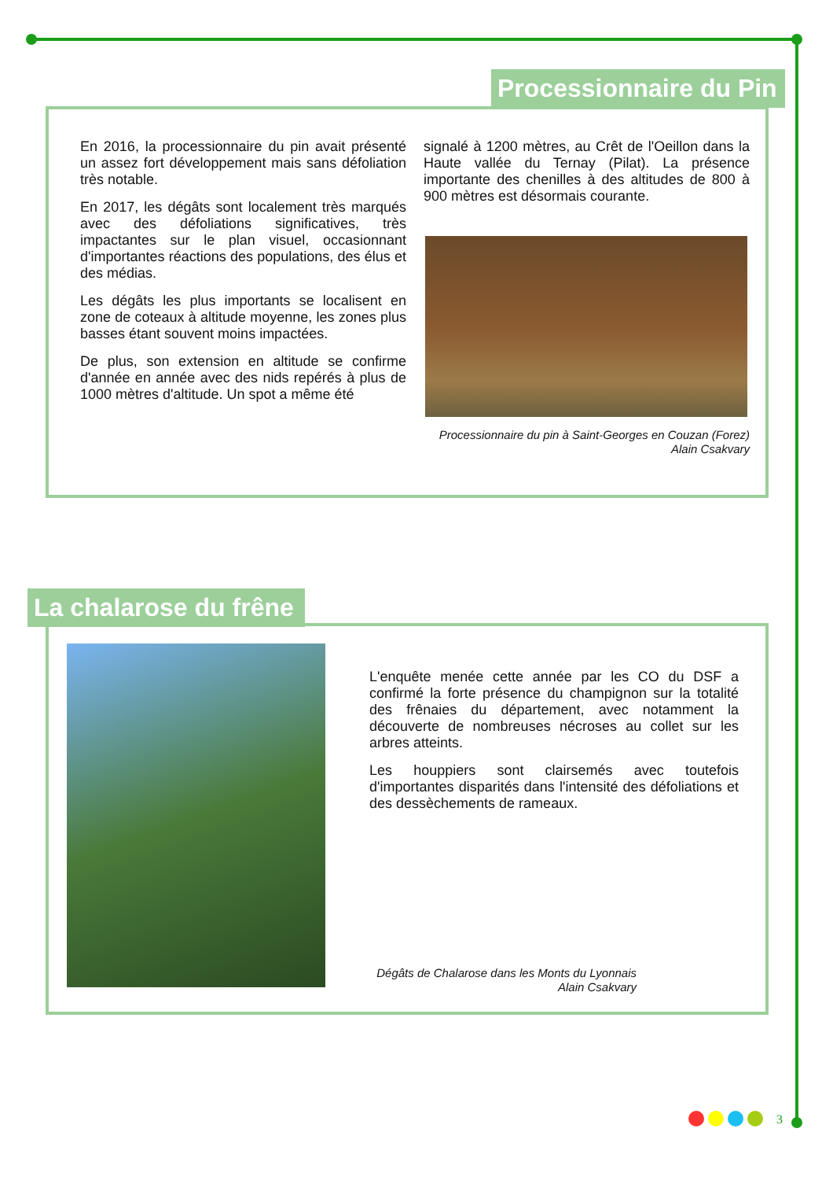Processionnaire du Pin
En 2016, la processionnaire du pin avait présenté un assez fort développement mais sans défoliation très notable.
En 2017, les dégâts sont localement très marqués avec des défoliations significatives, très impactantes sur le plan visuel, occasionnant d'importantes réactions des populations, des élus et des médias.
Les dégâts les plus importants se localisent en zone de coteaux à altitude moyenne, les zones plus basses étant souvent moins impactées.
De plus, son extension en altitude se confirme d'année en année avec des nids repérés à plus de 1000 mètres d'altitude. Un spot a même été
signalé à 1200 mètres, au Crêt de l'Oeillon dans la Haute vallée du Ternay (Pilat). La présence importante des chenilles à des altitudes de 800 à 900 mètres est désormais courante.
Processionnaire du pin à Saint-Georges en Couzan (Forez)
Alain Csakvary
La chalarose du frêne
L'enquête menée cette année par les CO du DSF a confirmé la forte présence du champignon sur la totalité des frênaies du département, avec notamment la découverte de nombreuses nécroses au collet sur les arbres atteints.
Les houppiers sont clairsemés avec toutefois d'importantes disparités dans l'intensité des défoliations et des dessèchements de rameaux.
Dégâts de Chalarose dans les Monts du Lyonnais
Alain Csakvary
3